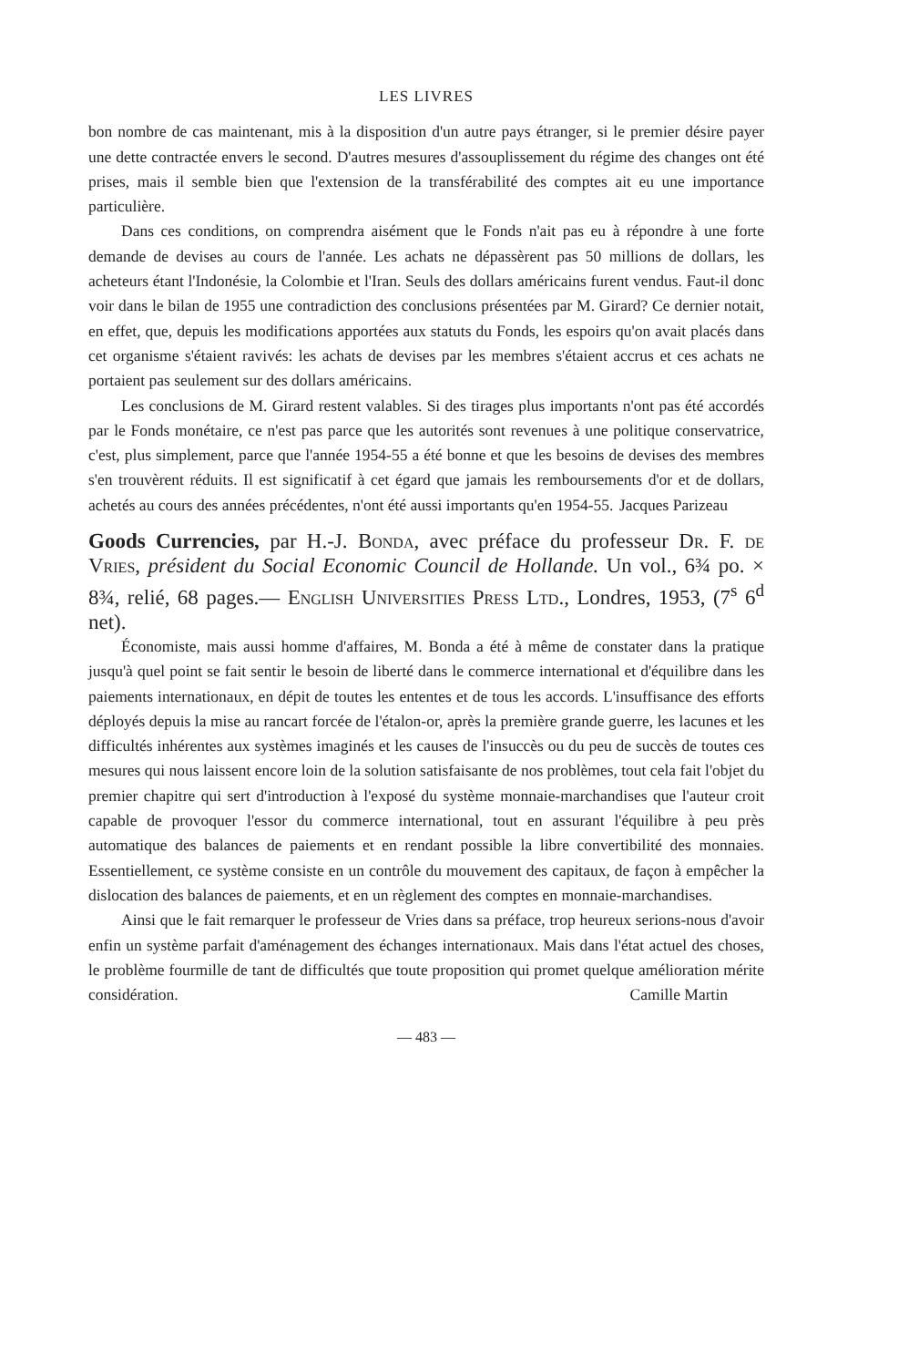LES LIVRES
bon nombre de cas maintenant, mis à la disposition d'un autre pays étranger, si le premier désire payer une dette contractée envers le second. D'autres mesures d'assouplissement du régime des changes ont été prises, mais il semble bien que l'extension de la transférabilité des comptes ait eu une importance particulière.
Dans ces conditions, on comprendra aisément que le Fonds n'ait pas eu à répondre à une forte demande de devises au cours de l'année. Les achats ne dépassèrent pas 50 millions de dollars, les acheteurs étant l'Indonésie, la Colombie et l'Iran. Seuls des dollars américains furent vendus. Faut-il donc voir dans le bilan de 1955 une contradiction des conclusions présentées par M. Girard? Ce dernier notait, en effet, que, depuis les modifications apportées aux statuts du Fonds, les espoirs qu'on avait placés dans cet organisme s'étaient ravivés: les achats de devises par les membres s'étaient accrus et ces achats ne portaient pas seulement sur des dollars américains.
Les conclusions de M. Girard restent valables. Si des tirages plus importants n'ont pas été accordés par le Fonds monétaire, ce n'est pas parce que les autorités sont revenues à une politique conservatrice, c'est, plus simplement, parce que l'année 1954-55 a été bonne et que les besoins de devises des membres s'en trouvèrent réduits. Il est significatif à cet égard que jamais les remboursements d'or et de dollars, achetés au cours des années précédentes, n'ont été aussi importants qu'en 1954-55.
Jacques Parizeau
Goods Currencies, par H.-J. Bonda, avec préface du professeur Dr. F. de Vries, président du Social Economic Council de Hollande. Un vol., 6¾ po. × 8¾, relié, 68 pages.— English Universities Press Ltd., Londres, 1953, (7<sup>s</sup> 6<sup>d</sup> net).
Économiste, mais aussi homme d'affaires, M. Bonda a été à même de constater dans la pratique jusqu'à quel point se fait sentir le besoin de liberté dans le commerce international et d'équilibre dans les paiements internationaux, en dépit de toutes les ententes et de tous les accords. L'insuffisance des efforts déployés depuis la mise au rancart forcée de l'étalon-or, après la première grande guerre, les lacunes et les difficultés inhérentes aux systèmes imaginés et les causes de l'insuccès ou du peu de succès de toutes ces mesures qui nous laissent encore loin de la solution satisfaisante de nos problèmes, tout cela fait l'objet du premier chapitre qui sert d'introduction à l'exposé du système monnaie-marchandises que l'auteur croit capable de provoquer l'essor du commerce international, tout en assurant l'équilibre à peu près automatique des balances de paiements et en rendant possible la libre convertibilité des monnaies. Essentiellement, ce système consiste en un contrôle du mouvement des capitaux, de façon à empêcher la dislocation des balances de paiements, et en un règlement des comptes en monnaie-marchandises.
Ainsi que le fait remarquer le professeur de Vries dans sa préface, trop heureux serions-nous d'avoir enfin un système parfait d'aménagement des échanges internationaux. Mais dans l'état actuel des choses, le problème fourmille de tant de difficultés que toute proposition qui promet quelque amélioration mérite considération.
Camille Martin
— 483 —